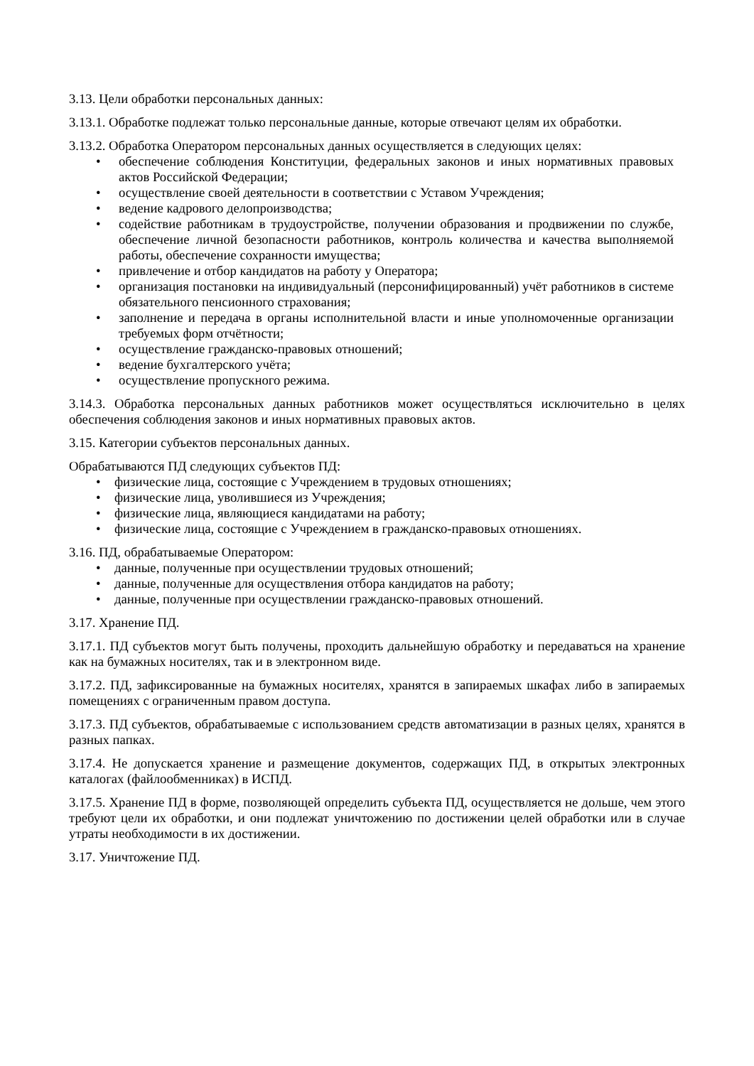3.13. Цели обработки персональных данных:
3.13.1. Обработке подлежат только персональные данные, которые отвечают целям их обработки.
3.13.2. Обработка Оператором персональных данных осуществляется в следующих целях:
• обеспечение соблюдения Конституции, федеральных законов и иных нормативных правовых актов Российской Федерации;
• осуществление своей деятельности в соответствии с Уставом Учреждения;
• ведение кадрового делопроизводства;
• содействие работникам в трудоустройстве, получении образования и продвижении по службе, обеспечение личной безопасности работников, контроль количества и качества выполняемой работы, обеспечение сохранности имущества;
• привлечение и отбор кандидатов на работу у Оператора;
• организация постановки на индивидуальный (персонифицированный) учёт работников в системе обязательного пенсионного страхования;
• заполнение и передача в органы исполнительной власти и иные уполномоченные организации требуемых форм отчётности;
• осуществление гражданско-правовых отношений;
• ведение бухгалтерского учёта;
• осуществление пропускного режима.
3.14.3. Обработка персональных данных работников может осуществляться исключительно в целях обеспечения соблюдения законов и иных нормативных правовых актов.
3.15. Категории субъектов персональных данных.
Обрабатываются ПД следующих субъектов ПД:
• физические лица, состоящие с Учреждением в трудовых отношениях;
• физические лица, уволившиеся из Учреждения;
• физические лица, являющиеся кандидатами на работу;
• физические лица, состоящие с Учреждением в гражданско-правовых отношениях.
3.16. ПД, обрабатываемые Оператором:
• данные, полученные при осуществлении трудовых отношений;
• данные, полученные для осуществления отбора кандидатов на работу;
• данные, полученные при осуществлении гражданско-правовых отношений.
3.17. Хранение ПД.
3.17.1. ПД субъектов могут быть получены, проходить дальнейшую обработку и передаваться на хранение как на бумажных носителях, так и в электронном виде.
3.17.2. ПД, зафиксированные на бумажных носителях, хранятся в запираемых шкафах либо в запираемых помещениях с ограниченным правом доступа.
3.17.3. ПД субъектов, обрабатываемые с использованием средств автоматизации в разных целях, хранятся в разных папках.
3.17.4. Не допускается хранение и размещение документов, содержащих ПД, в открытых электронных каталогах (файлообменниках) в ИСПД.
3.17.5. Хранение ПД в форме, позволяющей определить субъекта ПД, осуществляется не дольше, чем этого требуют цели их обработки, и они подлежат уничтожению по достижении целей обработки или в случае утраты необходимости в их достижении.
3.17. Уничтожение ПД.